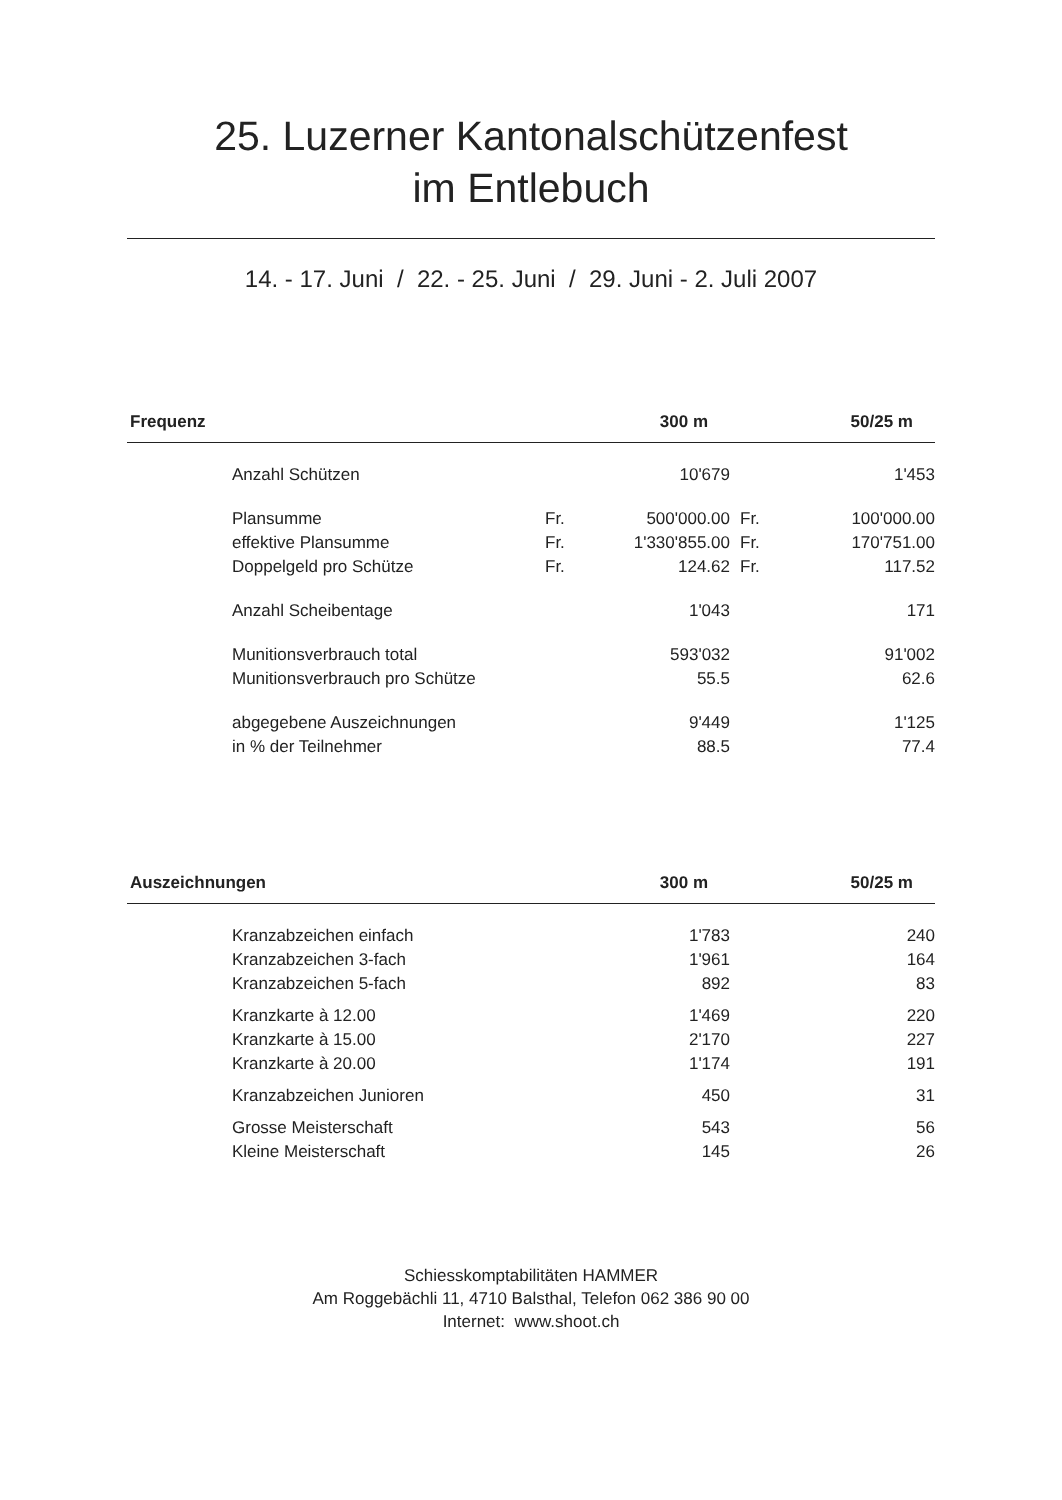25. Luzerner Kantonalschützenfest
im Entlebuch
14. - 17. Juni / 22. - 25. Juni / 29. Juni - 2. Juli 2007
| Frequenz | | 300 m | | 50/25 m |
| --- | --- | --- | --- | --- |
| Anzahl Schützen | | 10'679 | | 1'453 |
| Plansumme | Fr. | 500'000.00 | Fr. | 100'000.00 |
| effektive Plansumme | Fr. | 1'330'855.00 | Fr. | 170'751.00 |
| Doppelgeld pro Schütze | Fr. | 124.62 | Fr. | 117.52 |
| Anzahl Scheibentage | | 1'043 | | 171 |
| Munitionsverbrauch total | | 593'032 | | 91'002 |
| Munitionsverbrauch pro Schütze | | 55.5 | | 62.6 |
| abgegebene Auszeichnungen | | 9'449 | | 1'125 |
| in % der Teilnehmer | | 88.5 | | 77.4 |
| Auszeichnungen | | 300 m | | 50/25 m |
| --- | --- | --- | --- | --- |
| Kranzabzeichen einfach | | 1'783 | | 240 |
| Kranzabzeichen 3-fach | | 1'961 | | 164 |
| Kranzabzeichen 5-fach | | 892 | | 83 |
| Kranzkarte à 12.00 | | 1'469 | | 220 |
| Kranzkarte à 15.00 | | 2'170 | | 227 |
| Kranzkarte à 20.00 | | 1'174 | | 191 |
| Kranzabzeichen Junioren | | 450 | | 31 |
| Grosse Meisterschaft | | 543 | | 56 |
| Kleine Meisterschaft | | 145 | | 26 |
Schiesskomptabilitäten HAMMER
Am Roggebächli 11, 4710 Balsthal, Telefon 062 386 90 00
Internet: www.shoot.ch